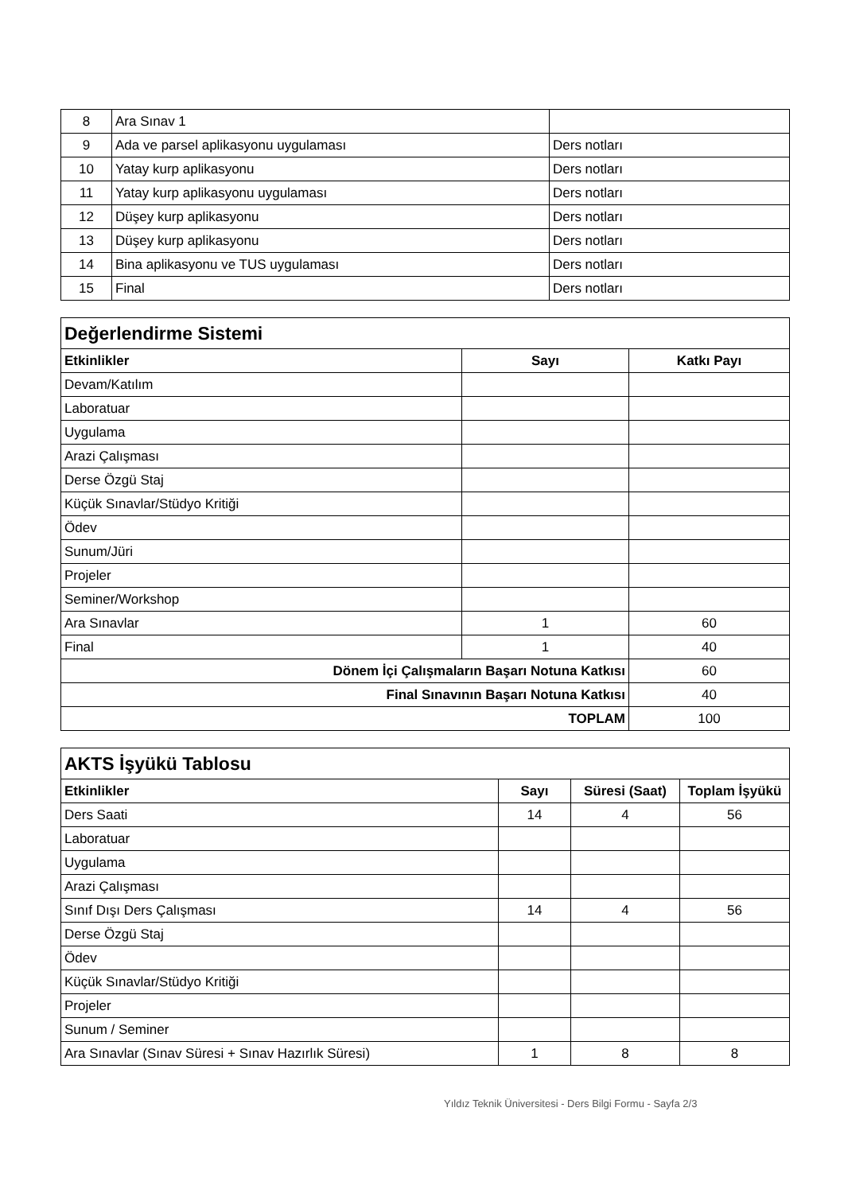| 8 | Ara Sınav 1 | |
| 9 | Ada ve parsel aplikasyonu uygulaması | Ders notları |
| 10 | Yatay kurp aplikasyonu | Ders notları |
| 11 | Yatay kurp aplikasyonu uygulaması | Ders notları |
| 12 | Düşey kurp aplikasyonu | Ders notları |
| 13 | Düşey kurp aplikasyonu | Ders notları |
| 14 | Bina aplikasyonu ve TUS uygulaması | Ders notları |
| 15 | Final | Ders notları |
| Değerlendirme Sistemi | | |
| Etkinlikler | Sayı | Katkı Payı |
| Devam/Katılım | | |
| Laboratuar | | |
| Uygulama | | |
| Arazi Çalışması | | |
| Derse Özgü Staj | | |
| Küçük Sınavlar/Stüdyo Kritiği | | |
| Ödev | | |
| Sunum/Jüri | | |
| Projeler | | |
| Seminer/Workshop | | |
| Ara Sınavlar | 1 | 60 |
| Final | 1 | 40 |
| Dönem İçi Çalışmaların Başarı Notuna Katkısı | | 60 |
| Final Sınavının Başarı Notuna Katkısı | | 40 |
| TOPLAM | | 100 |
| AKTS İşyükü Tablosu | | | |
| Etkinlikler | Sayı | Süresi (Saat) | Toplam İşyükü |
| Ders Saati | 14 | 4 | 56 |
| Laboratuar | | | |
| Uygulama | | | |
| Arazi Çalışması | | | |
| Sınıf Dışı Ders Çalışması | 14 | 4 | 56 |
| Derse Özgü Staj | | | |
| Ödev | | | |
| Küçük Sınavlar/Stüdyo Kritiği | | | |
| Projeler | | | |
| Sunum / Seminer | | | |
| Ara Sınavlar (Sınav Süresi + Sınav Hazırlık Süresi) | 1 | 8 | 8 |
Yıldız Teknik Üniversitesi - Ders Bilgi Formu - Sayfa 2/3